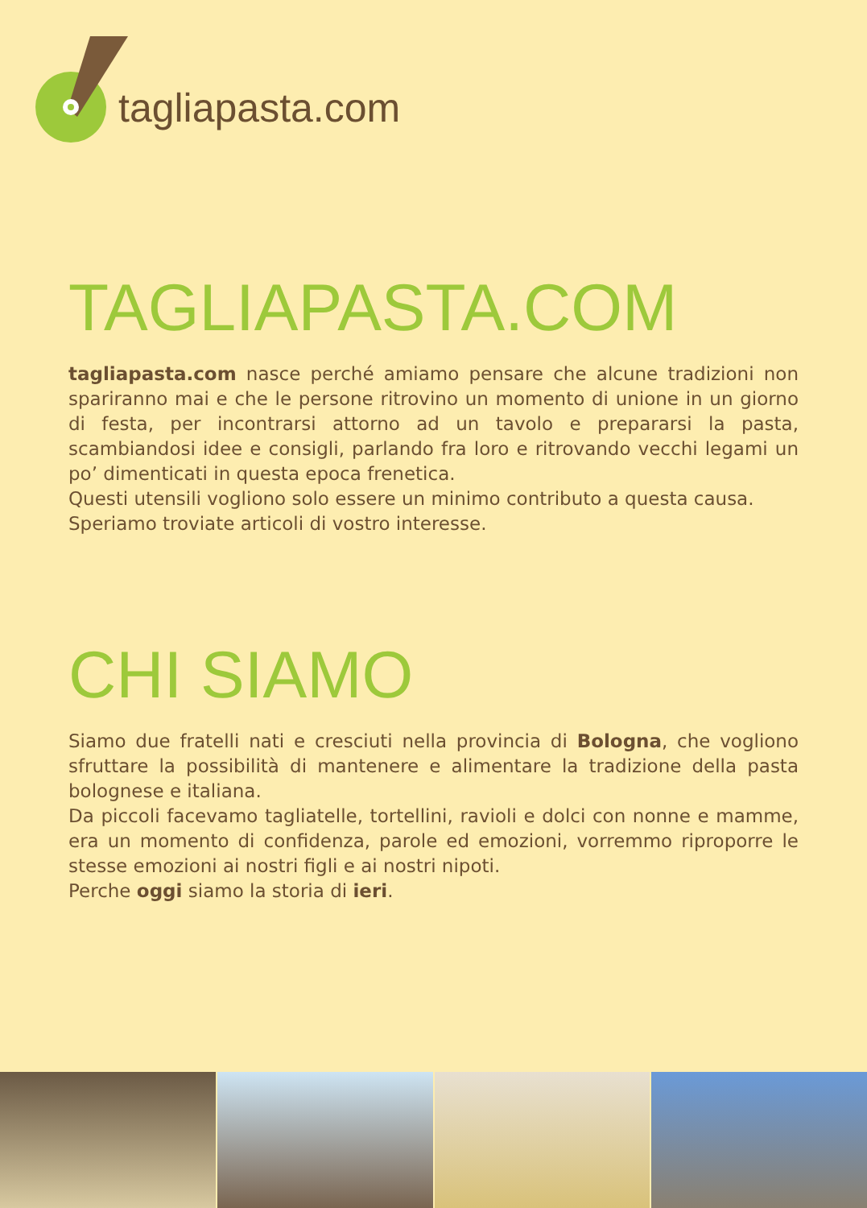tagliapasta.com
TAGLIAPASTA.COM
tagliapasta.com nasce perché amiamo pensare che alcune tradizioni non spariranno mai e che le persone ritrovino un momento di unione in un giorno di festa, per incontrarsi attorno ad un tavolo e prepararsi la pasta, scambiandosi idee e consigli, parlando fra loro e ritrovando vecchi legami un po’ dimenticati in questa epoca frenetica.
Questi utensili vogliono solo essere un minimo contributo a questa causa.
Speriamo troviate articoli di vostro interesse.
CHI SIAMO
Siamo due fratelli nati e cresciuti nella provincia di Bologna, che vogliono sfruttare la possibilità di mantenere e alimentare la tradizione della pasta bolognese e italiana.
Da piccoli facevamo tagliatelle, tortellini, ravioli e dolci con nonne e mamme, era un momento di confidenza, parole ed emozioni, vorremmo riproporre le stesse emozioni ai nostri figli e ai nostri nipoti.
Perche oggi siamo la storia di ieri.